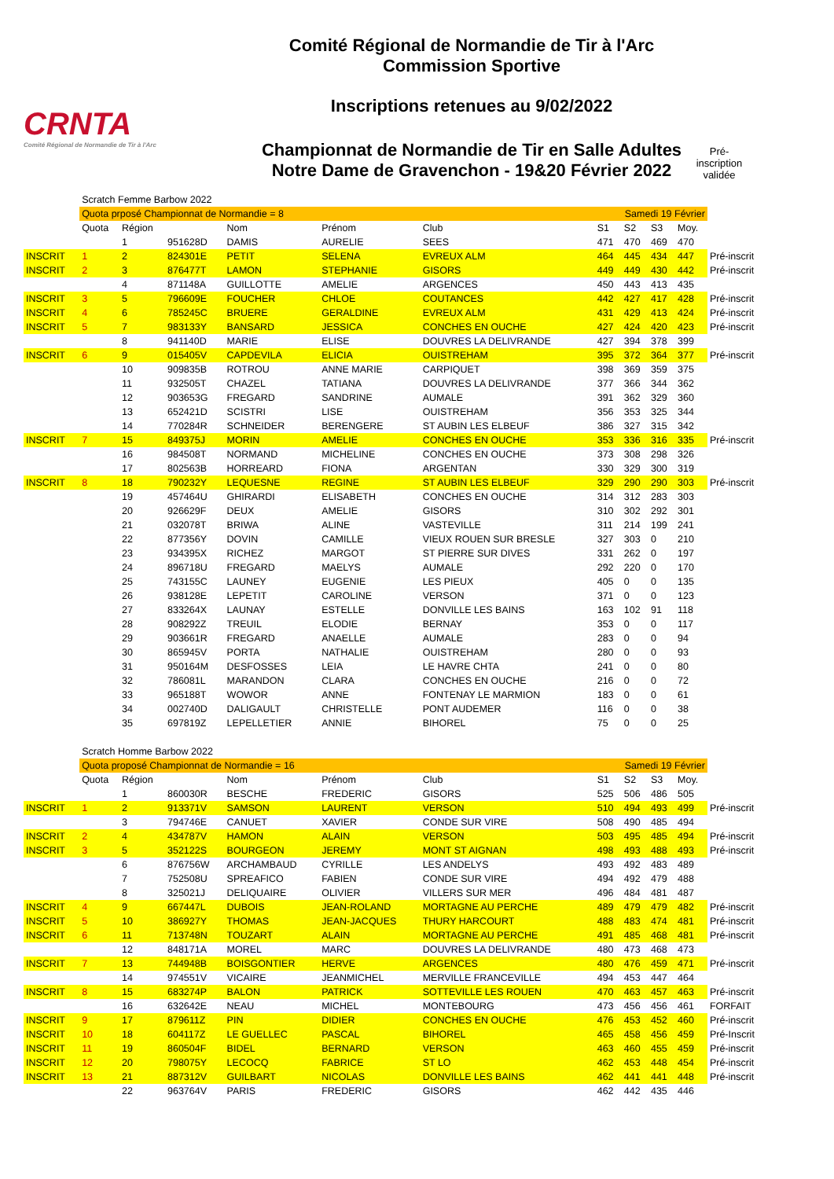CRNTA
Comité Régional de Normandie de Tir à l'Arc
Comité Régional de Normandie de Tir à l'Arc
Commission Sportive
Inscriptions retenues au 9/02/2022
Championnat de Normandie de Tir en Salle Adultes
Notre Dame de Gravenchon - 19&20 Février 2022
Pré-
inscription
validée
| | Scratch Femme Barbow 2022 | | | | | | | | | | |
| | Quota prposé Championnat de Normandie = 8 | | | | | Samedi 19 Février | | | | | |
| | Quota | Région | | Nom | Prénom | Club | S1 | S2 | S3 | Moy. | |
| | | 1 | 951628D | DAMIS | AURELIE | SEES | 471 | 470 | 469 | 470 | |
| INSCRIT | 1 | 2 | 824301E | PETIT | SELENA | EVREUX ALM | 464 | 445 | 434 | 447 | Pré-inscrit |
| INSCRIT | 2 | 3 | 876477T | LAMON | STEPHANIE | GISORS | 449 | 449 | 430 | 442 | Pré-inscrit |
| | | 4 | 871148A | GUILLOTTE | AMELIE | ARGENCES | 450 | 443 | 413 | 435 | |
| INSCRIT | 3 | 5 | 796609E | FOUCHER | CHLOE | COUTANCES | 442 | 427 | 417 | 428 | Pré-inscrit |
| INSCRIT | 4 | 6 | 785245C | BRUERE | GERALDINE | EVREUX ALM | 431 | 429 | 413 | 424 | Pré-inscrit |
| INSCRIT | 5 | 7 | 983133Y | BANSARD | JESSICA | CONCHES EN OUCHE | 427 | 424 | 420 | 423 | Pré-inscrit |
| | | 8 | 941140D | MARIE | ELISE | DOUVRES LA DELIVRANDE | 427 | 394 | 378 | 399 | |
| INSCRIT | 6 | 9 | 015405V | CAPDEVILA | ELICIA | OUISTREHAM | 395 | 372 | 364 | 377 | Pré-inscrit |
| | | 10 | 909835B | ROTROU | ANNE MARIE | CARPIQUET | 398 | 369 | 359 | 375 | |
| | | 11 | 932505T | CHAZEL | TATIANA | DOUVRES LA DELIVRANDE | 377 | 366 | 344 | 362 | |
| | | 12 | 903653G | FREGARD | SANDRINE | AUMALE | 391 | 362 | 329 | 360 | |
| | | 13 | 652421D | SCISTRI | LISE | OUISTREHAM | 356 | 353 | 325 | 344 | |
| | | 14 | 770284R | SCHNEIDER | BERENGERE | ST AUBIN LES ELBEUF | 386 | 327 | 315 | 342 | |
| INSCRIT | 7 | 15 | 849375J | MORIN | AMELIE | CONCHES EN OUCHE | 353 | 336 | 316 | 335 | Pré-inscrit |
| | | 16 | 984508T | NORMAND | MICHELINE | CONCHES EN OUCHE | 373 | 308 | 298 | 326 | |
| | | 17 | 802563B | HORREARD | FIONA | ARGENTAN | 330 | 329 | 300 | 319 | |
| INSCRIT | 8 | 18 | 790232Y | LEQUESNE | REGINE | ST AUBIN LES ELBEUF | 329 | 290 | 290 | 303 | Pré-inscrit |
| | | 19 | 457464U | GHIRARDI | ELISABETH | CONCHES EN OUCHE | 314 | 312 | 283 | 303 | |
| | | 20 | 926629F | DEUX | AMELIE | GISORS | 310 | 302 | 292 | 301 | |
| | | 21 | 032078T | BRIWA | ALINE | VASTEVILLE | 311 | 214 | 199 | 241 | |
| | | 22 | 877356Y | DOVIN | CAMILLE | VIEUX ROUEN SUR BRESLE | 327 | 303 | 0 | 210 | |
| | | 23 | 934395X | RICHEZ | MARGOT | ST PIERRE SUR DIVES | 331 | 262 | 0 | 197 | |
| | | 24 | 896718U | FREGARD | MAELYS | AUMALE | 292 | 220 | 0 | 170 | |
| | | 25 | 743155C | LAUNEY | EUGENIE | LES PIEUX | 405 | 0 | 0 | 135 | |
| | | 26 | 938128E | LEPETIT | CAROLINE | VERSON | 371 | 0 | 0 | 123 | |
| | | 27 | 833264X | LAUNAY | ESTELLE | DONVILLE LES BAINS | 163 | 102 | 91 | 118 | |
| | | 28 | 908292Z | TREUIL | ELODIE | BERNAY | 353 | 0 | 0 | 117 | |
| | | 29 | 903661R | FREGARD | ANAELLE | AUMALE | 283 | 0 | 0 | 94 | |
| | | 30 | 865945V | PORTA | NATHALIE | OUISTREHAM | 280 | 0 | 0 | 93 | |
| | | 31 | 950164M | DESFOSSES | LEIA | LE HAVRE CHTA | 241 | 0 | 0 | 80 | |
| | | 32 | 786081L | MARANDON | CLARA | CONCHES EN OUCHE | 216 | 0 | 0 | 72 | |
| | | 33 | 965188T | WOWOR | ANNE | FONTENAY LE MARMION | 183 | 0 | 0 | 61 | |
| | | 34 | 002740D | DALIGAULT | CHRISTELLE | PONT AUDEMER | 116 | 0 | 0 | 38 | |
| | | 35 | 697819Z | LEPELLETIER | ANNIE | BIHOREL | 75 | 0 | 0 | 25 | |
| | Scratch Homme Barbow 2022 | | | | | | | | | | |
| | Quota proposé Championnat de Normandie = 16 | | | | | Samedi 19 Février | | | | | |
| | Quota | Région | | Nom | Prénom | Club | S1 | S2 | S3 | Moy. | |
| | | 1 | 860030R | BESCHE | FREDERIC | GISORS | 525 | 506 | 486 | 505 | |
| INSCRIT | 1 | 2 | 913371V | SAMSON | LAURENT | VERSON | 510 | 494 | 493 | 499 | Pré-inscrit |
| | | 3 | 794746E | CANUET | XAVIER | CONDE SUR VIRE | 508 | 490 | 485 | 494 | |
| INSCRIT | 2 | 4 | 434787V | HAMON | ALAIN | VERSON | 503 | 495 | 485 | 494 | Pré-inscrit |
| INSCRIT | 3 | 5 | 352122S | BOURGEON | JEREMY | MONT ST AIGNAN | 498 | 493 | 488 | 493 | Pré-inscrit |
| | | 6 | 876756W | ARCHAMBAUD | CYRILLE | LES ANDELYS | 493 | 492 | 483 | 489 | |
| | | 7 | 752508U | SPREAFICO | FABIEN | CONDE SUR VIRE | 494 | 492 | 479 | 488 | |
| | | 8 | 325021J | DELIQUAIRE | OLIVIER | VILLERS SUR MER | 496 | 484 | 481 | 487 | |
| INSCRIT | 4 | 9 | 667447L | DUBOIS | JEAN-ROLAND | MORTAGNE AU PERCHE | 489 | 479 | 479 | 482 | Pré-inscrit |
| INSCRIT | 5 | 10 | 386927Y | THOMAS | JEAN-JACQUES | THURY HARCOURT | 488 | 483 | 474 | 481 | Pré-inscrit |
| INSCRIT | 6 | 11 | 713748N | TOUZART | ALAIN | MORTAGNE AU PERCHE | 491 | 485 | 468 | 481 | Pré-inscrit |
| | | 12 | 848171A | MOREL | MARC | DOUVRES LA DELIVRANDE | 480 | 473 | 468 | 473 | |
| INSCRIT | 7 | 13 | 744948B | BOISGONTIER | HERVE | ARGENCES | 480 | 476 | 459 | 471 | Pré-inscrit |
| | | 14 | 974551V | VICAIRE | JEANMICHEL | MERVILLE FRANCEVILLE | 494 | 453 | 447 | 464 | |
| INSCRIT | 8 | 15 | 683274P | BALON | PATRICK | SOTTEVILLE LES ROUEN | 470 | 463 | 457 | 463 | Pré-inscrit |
| | | 16 | 632642E | NEAU | MICHEL | MONTEBOURG | 473 | 456 | 456 | 461 | FORFAIT |
| INSCRIT | 9 | 17 | 879611Z | PIN | DIDIER | CONCHES EN OUCHE | 476 | 453 | 452 | 460 | Pré-inscrit |
| INSCRIT | 10 | 18 | 604117Z | LE GUELLEC | PASCAL | BIHOREL | 465 | 458 | 456 | 459 | Pré-Inscrit |
| INSCRIT | 11 | 19 | 860504F | BIDEL | BERNARD | VERSON | 463 | 460 | 455 | 459 | Pré-inscrit |
| INSCRIT | 12 | 20 | 798075Y | LECOCQ | FABRICE | ST LO | 462 | 453 | 448 | 454 | Pré-inscrit |
| INSCRIT | 13 | 21 | 887312V | GUILBART | NICOLAS | DONVILLE LES BAINS | 462 | 441 | 441 | 448 | Pré-inscrit |
| | | 22 | 963764V | PARIS | FREDERIC | GISORS | 462 | 442 | 435 | 446 | |